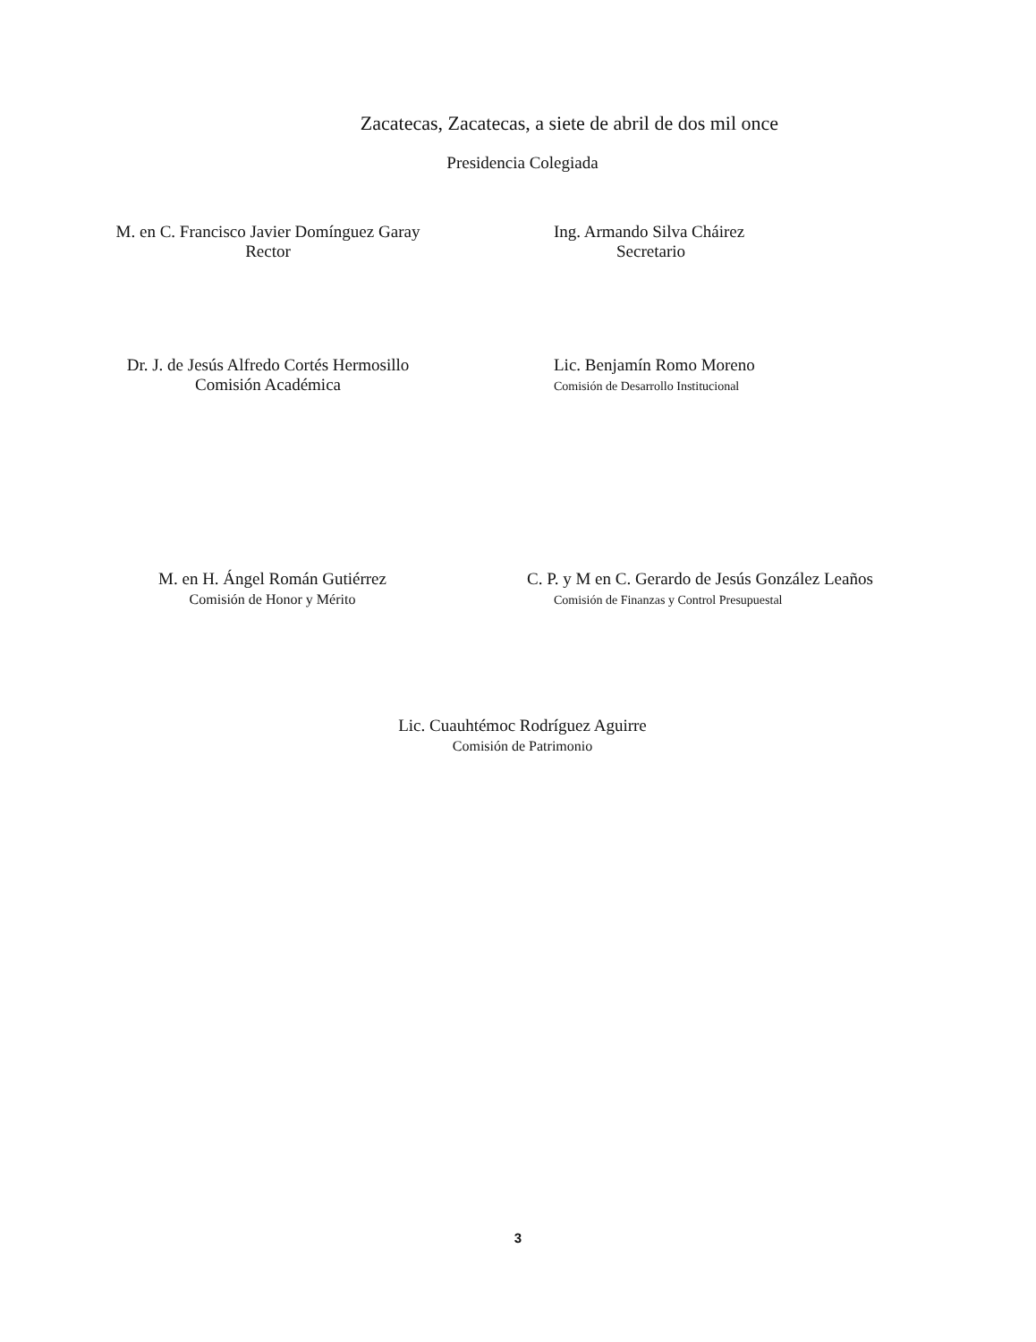Zacatecas, Zacatecas, a siete de abril de dos mil once
Presidencia Colegiada
M. en C. Francisco Javier Domínguez Garay
Rector
Ing. Armando Silva Cháirez
Secretario
Dr. J. de Jesús Alfredo Cortés Hermosillo
Comisión Académica
Lic. Benjamín Romo Moreno
Comisión de Desarrollo Institucional
M. en H. Ángel Román Gutiérrez
Comisión de Honor y Mérito
C. P. y M en C. Gerardo de Jesús González Leaños
Comisión de Finanzas y Control Presupuestal
Lic. Cuauhtémoc Rodríguez Aguirre
Comisión de Patrimonio
3